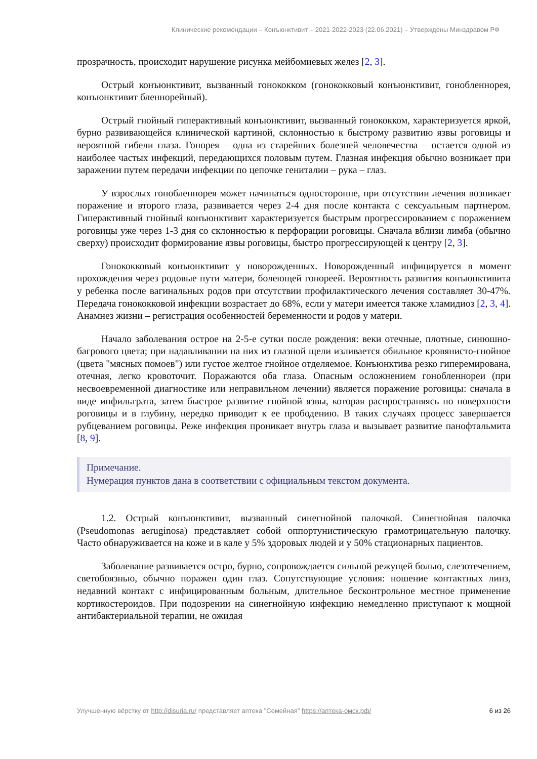Клинические рекомендации – Конъюнктивит – 2021-2022-2023 (22.06.2021) – Утверждены Минздравом РФ
прозрачность, происходит нарушение рисунка мейбомиевых желез [2, 3].
Острый конъюнктивит, вызванный гонококком (гонококковый конъюнктивит, гонобленнорея, конъюнктивит бленнорейный).
Острый гнойный гиперактивный конъюнктивит, вызванный гонококком, характеризуется яркой, бурно развивающейся клинической картиной, склонностью к быстрому развитию язвы роговицы и вероятной гибели глаза. Гонорея – одна из старейших болезней человечества – остается одной из наиболее частых инфекций, передающихся половым путем. Глазная инфекция обычно возникает при заражении путем передачи инфекции по цепочке гениталии – рука – глаз.
У взрослых гонобленнорея может начинаться односторонне, при отсутствии лечения возникает поражение и второго глаза, развивается через 2-4 дня после контакта с сексуальным партнером. Гиперактивный гнойный конъюнктивит характеризуется быстрым прогрессированием с поражением роговицы уже через 1-3 дня со склонностью к перфорации роговицы. Сначала вблизи лимба (обычно сверху) происходит формирование язвы роговицы, быстро прогрессирующей к центру [2, 3].
Гонококковый конъюнктивит у новорожденных. Новорожденный инфицируется в момент прохождения через родовые пути матери, болеющей гонореей. Вероятность развития конъюнктивита у ребенка после вагинальных родов при отсутствии профилактического лечения составляет 30-47%. Передача гонококковой инфекции возрастает до 68%, если у матери имеется также хламидиоз [2, 3, 4]. Анамнез жизни – регистрация особенностей беременности и родов у матери.
Начало заболевания острое на 2-5-е сутки после рождения: веки отечные, плотные, синюшно-багрового цвета; при надавливании на них из глазной щели изливается обильное кровянисто-гнойное (цвета "мясных помоев") или густое желтое гнойное отделяемое. Конъюнктива резко гиперемирована, отечная, легко кровоточит. Поражаются оба глаза. Опасным осложнением гонобленнореи (при несвоевременной диагностике или неправильном лечении) является поражение роговицы: сначала в виде инфильтрата, затем быстрое развитие гнойной язвы, которая распространяясь по поверхности роговицы и в глубину, нередко приводит к ее прободению. В таких случаях процесс завершается рубцеванием роговицы. Реже инфекция проникает внутрь глаза и вызывает развитие панофтальмита [8, 9].
Примечание.
Нумерация пунктов дана в соответствии с официальным текстом документа.
1.2. Острый конъюнктивит, вызванный синегнойной палочкой. Синегнойная палочка (Pseudomonas aeruginosa) представляет собой оппортунистическую грамотрицательную палочку. Часто обнаруживается на коже и в кале у 5% здоровых людей и у 50% стационарных пациентов.
Заболевание развивается остро, бурно, сопровождается сильной режущей болью, слезотечением, светобоязнью, обычно поражен один глаз. Сопутствующие условия: ношение контактных линз, недавний контакт с инфицированным больным, длительное бесконтрольное местное применение кортикостероидов. При подозрении на синегнойную инфекцию немедленно приступают к мощной антибактериальной терапии, не ожидая
Улучшенную вёрстку от http://disuria.ru/ представляет аптека "Семейная" https://аптека-омск.рф/ 6 из 26